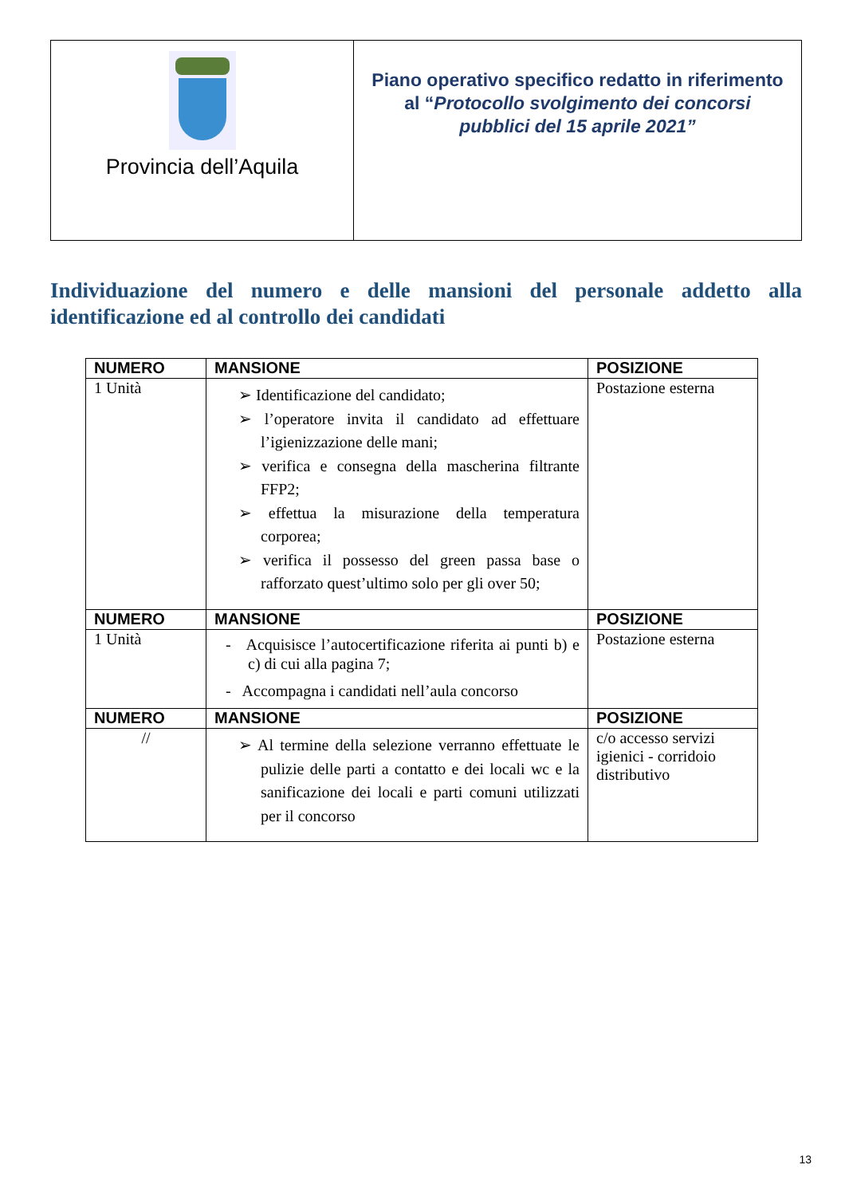| Provincia dell’Aquila | Piano operativo specifico redatto in riferimento al “ Protocollo svolgimento dei concorsi pubblici del 15 aprile 2021” |
Individuazione del numero e delle mansioni del personale addetto alla identificazione ed al controllo dei candidati
| NUMERO | MANSIONE | POSIZIONE |
| --- | --- | --- |
| 1 Unità | ➢ Identificazione del candidato; ➢ l’operatore invita il candidato ad effettuare l’igienizzazione delle mani; ➢ verifica e consegna della mascherina filtrante FFP2; ➢ effettua la misurazione della temperatura corporea; ➢ verifica il possesso del green passa base o rafforzato quest’ultimo solo per gli over 50; | Postazione esterna |
| NUMERO | MANSIONE | POSIZIONE |
| 1 Unità | - Acquisisce l’autocertificazione riferita ai punti b) e c) di cui alla pagina 7; - Accompagna i candidati nell’aula concorso | Postazione esterna |
| NUMERO | MANSIONE | POSIZIONE |
| // | ➢ Al termine della selezione verranno effettuate le pulizie delle parti a contatto e dei locali wc e la sanificazione dei locali e parti comuni utilizzati per il concorso | c/o accesso servizi igienici - corridoio distributivo |
13